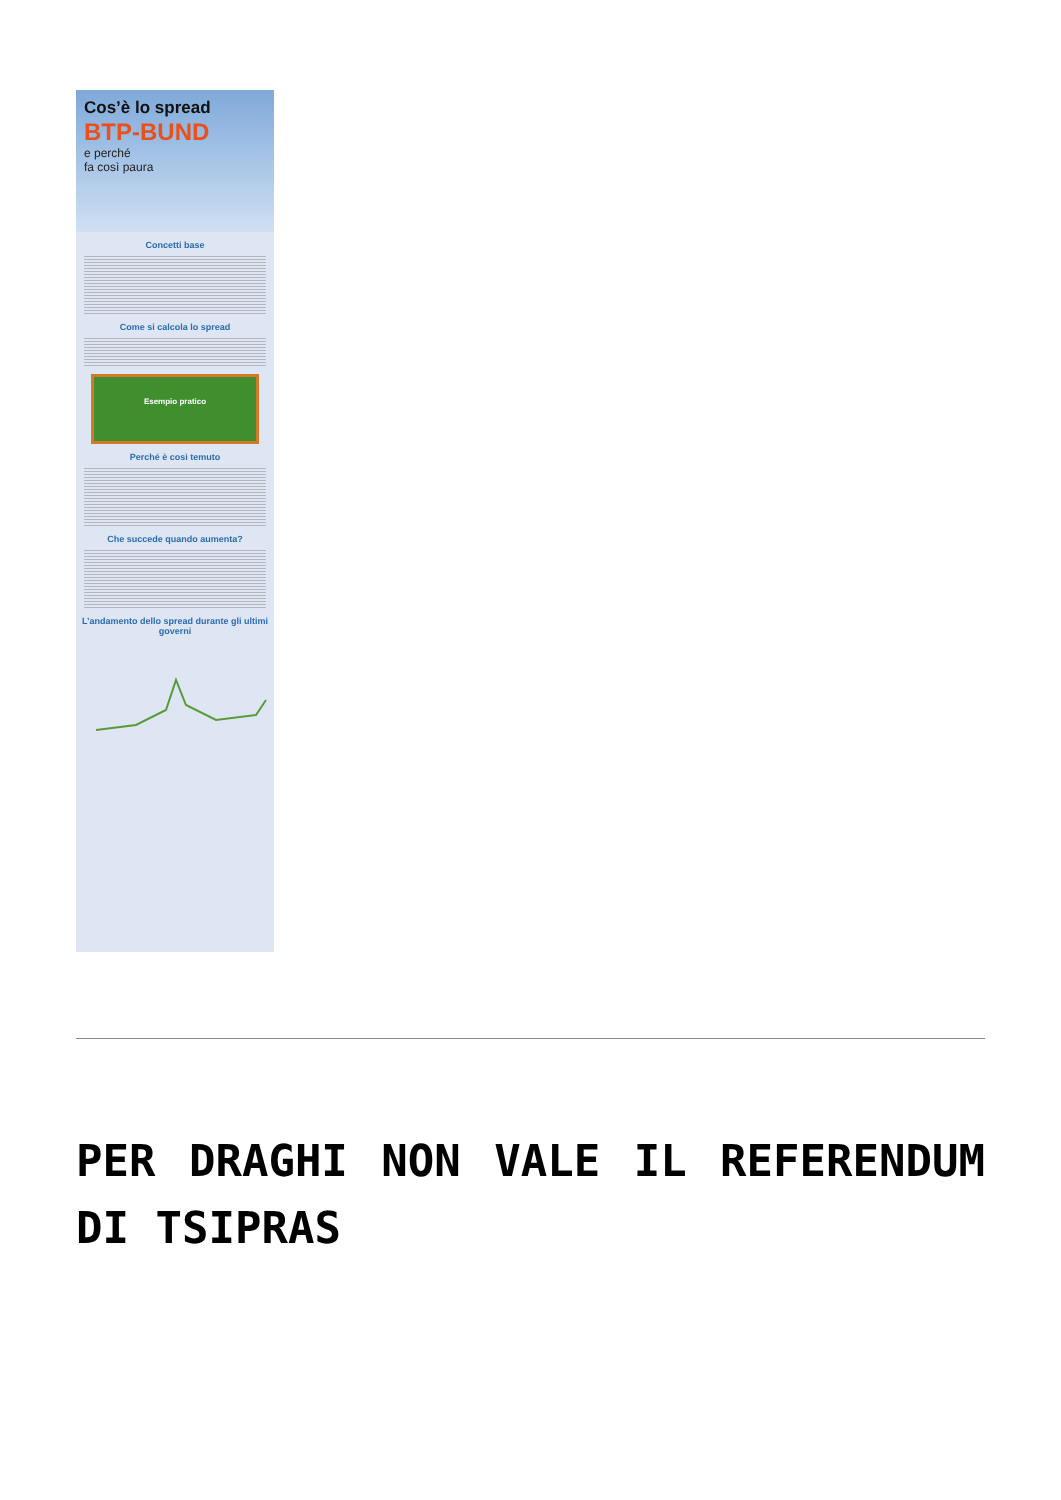Cos’è lo spread
BTP-BUND
e perché
fa così paura
Concetti base
Come si calcola lo spread
Esempio pratico
Perché è così temuto
Che succede quando aumenta?
L’andamento dello spread durante gli ultimi governi
PER DRAGHI NON VALE IL REFERENDUM DI TSIPRAS